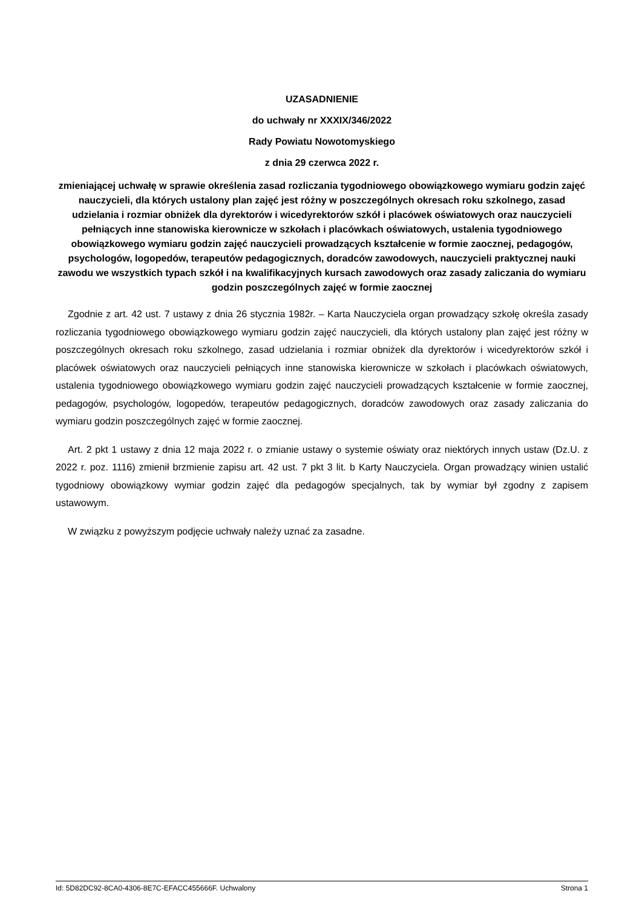UZASADNIENIE
do uchwały nr XXXIX/346/2022
Rady Powiatu Nowotomyskiego
z dnia 29 czerwca 2022 r.
zmieniającej uchwałę w sprawie określenia zasad rozliczania tygodniowego obowiązkowego wymiaru godzin zajęć nauczycieli, dla których ustalony plan zajęć jest różny w poszczególnych okresach roku szkolnego, zasad udzielania i rozmiar obniżek dla dyrektorów i wicedyrektorów szkół i placówek oświatowych oraz nauczycieli pełniących inne stanowiska kierownicze w szkołach i placówkach oświatowych, ustalenia tygodniowego obowiązkowego wymiaru godzin zajęć nauczycieli prowadzących kształcenie w formie zaocznej, pedagogów, psychologów, logopedów, terapeutów pedagogicznych, doradców zawodowych, nauczycieli praktycznej nauki zawodu we wszystkich typach szkół i na kwalifikacyjnych kursach zawodowych oraz zasady zaliczania do wymiaru godzin poszczególnych zajęć w formie zaocznej
Zgodnie z art. 42 ust. 7 ustawy z dnia 26 stycznia 1982r. – Karta Nauczyciela organ prowadzący szkołę określa zasady rozliczania tygodniowego obowiązkowego wymiaru godzin zajęć nauczycieli, dla których ustalony plan zajęć jest różny w poszczególnych okresach roku szkolnego, zasad udzielania i rozmiar obniżek dla dyrektorów i wicedyrektorów szkół i placówek oświatowych oraz nauczycieli pełniących inne stanowiska kierownicze w szkołach i placówkach oświatowych, ustalenia tygodniowego obowiązkowego wymiaru godzin zajęć nauczycieli prowadzących kształcenie w formie zaocznej, pedagogów, psychologów, logopedów, terapeutów pedagogicznych, doradców zawodowych oraz zasady zaliczania do wymiaru godzin poszczególnych zajęć w formie zaocznej.
Art. 2 pkt 1 ustawy z dnia 12 maja 2022 r. o zmianie ustawy o systemie oświaty oraz niektórych innych ustaw (Dz.U. z 2022 r. poz. 1116) zmienił brzmienie zapisu art. 42 ust. 7 pkt 3 lit. b Karty Nauczyciela. Organ prowadzący winien ustalić tygodniowy obowiązkowy wymiar godzin zajęć dla pedagogów specjalnych, tak by wymiar był zgodny z zapisem ustawowym.
W związku z powyższym podjęcie uchwały należy uznać za zasadne.
Id: 5D82DC92-8CA0-4306-8E7C-EFACC455666F. Uchwalony Strona 1